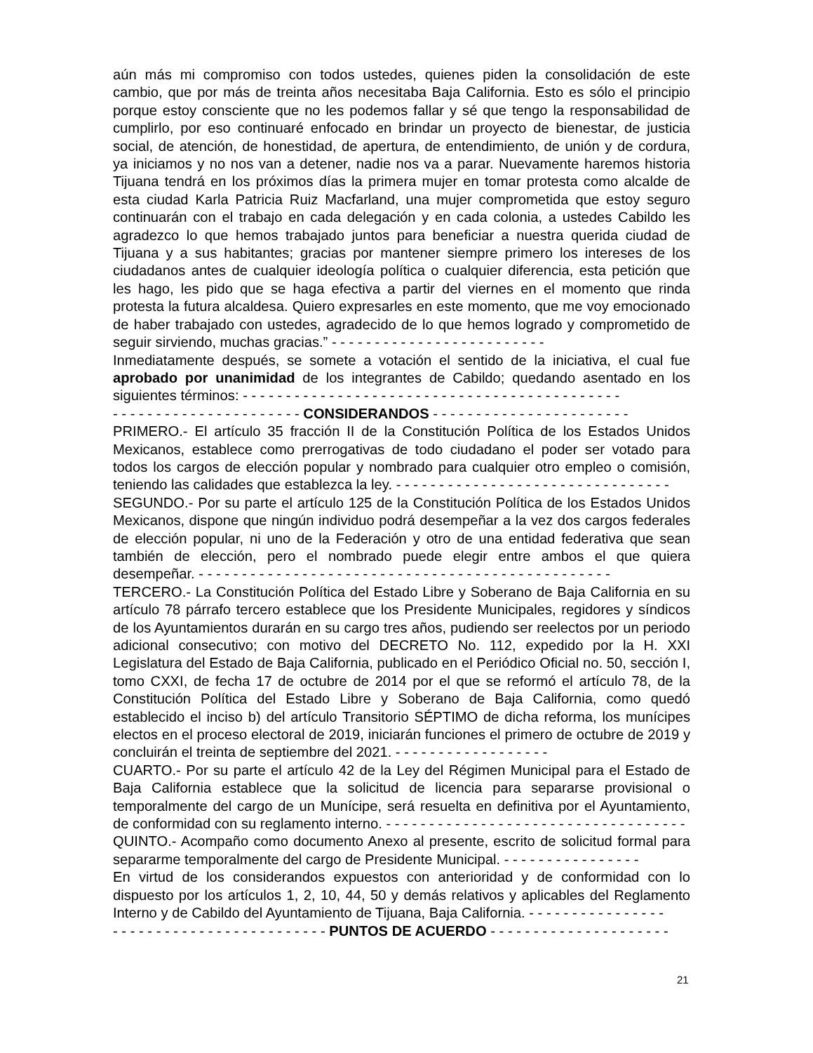aún más mi compromiso con todos ustedes, quienes piden la consolidación de este cambio, que por más de treinta años necesitaba Baja California. Esto es sólo el principio porque estoy consciente que no les podemos fallar y sé que tengo la responsabilidad de cumplirlo, por eso continuaré enfocado en brindar un proyecto de bienestar, de justicia social, de atención, de honestidad, de apertura, de entendimiento, de unión y de cordura, ya iniciamos y no nos van a detener, nadie nos va a parar. Nuevamente haremos historia Tijuana tendrá en los próximos días la primera mujer en tomar protesta como alcalde de esta ciudad Karla Patricia Ruiz Macfarland, una mujer comprometida que estoy seguro continuarán con el trabajo en cada delegación y en cada colonia, a ustedes Cabildo les agradezco lo que hemos trabajado juntos para beneficiar a nuestra querida ciudad de Tijuana y a sus habitantes; gracias por mantener siempre primero los intereses de los ciudadanos antes de cualquier ideología política o cualquier diferencia, esta petición que les hago, les pido que se haga efectiva a partir del viernes en el momento que rinda protesta la futura alcaldesa. Quiero expresarles en este momento, que me voy emocionado de haber trabajado con ustedes, agradecido de lo que hemos logrado y comprometido de seguir sirviendo, muchas gracias.” - - - - - - - - - - - - - - - - - - - - - - - - -
Inmediatamente después, se somete a votación el sentido de la iniciativa, el cual fue aprobado por unanimidad de los integrantes de Cabildo; quedando asentado en los siguientes términos: - - - - - - - - - - - - - - - - - - - - - - - - - - - - - - - - - - - - - - - - - - - -
- - - - - - - - - - - - - - - - - - - - - - CONSIDERANDOS - - - - - - - - - - - - - - - - - - - - - - -
PRIMERO.- El artículo 35 fracción II de la Constitución Política de los Estados Unidos Mexicanos, establece como prerrogativas de todo ciudadano el poder ser votado para todos los cargos de elección popular y nombrado para cualquier otro empleo o comisión, teniendo las calidades que establezca la ley. - - - - - - - - - - - - - - - - - - - - - - - - - - - - - - - -
SEGUNDO.- Por su parte el artículo 125 de la Constitución Política de los Estados Unidos Mexicanos, dispone que ningún individuo podrá desempeñar a la vez dos cargos federales de elección popular, ni uno de la Federación y otro de una entidad federativa que sean también de elección, pero el nombrado puede elegir entre ambos el que quiera desempeñar. - - - - - - - - - - - - - - - - - - - - - - - - - - - - - - - - - - - - - - - - - - - - - - - -
TERCERO.- La Constitución Política del Estado Libre y Soberano de Baja California en su artículo 78 párrafo tercero establece que los Presidente Municipales, regidores y síndicos de los Ayuntamientos durarán en su cargo tres años, pudiendo ser reelectos por un periodo adicional consecutivo; con motivo del DECRETO No. 112, expedido por la H. XXI Legislatura del Estado de Baja California, publicado en el Periódico Oficial no. 50, sección I, tomo CXXI, de fecha 17 de octubre de 2014 por el que se reformó el artículo 78, de la Constitución Política del Estado Libre y Soberano de Baja California, como quedó establecido el inciso b) del artículo Transitorio SÉPTIMO de dicha reforma, los munícipes electos en el proceso electoral de 2019, iniciarán funciones el primero de octubre de 2019 y concluirán el treinta de septiembre del 2021. - - - - - - - - - - - - - - - - - -
CUARTO.- Por su parte el artículo 42 de la Ley del Régimen Municipal para el Estado de Baja California establece que la solicitud de licencia para separarse provisional o temporalmente del cargo de un Munícipe, será resuelta en definitiva por el Ayuntamiento, de conformidad con su reglamento interno. - - - - - - - - - - - - - - - - - - - - - - - - - - - - - - - - - - -
QUINTO.- Acompaño como documento Anexo al presente, escrito de solicitud formal para separarme temporalmente del cargo de Presidente Municipal. - - - - - - - - - - - - - - - -
En virtud de los considerandos expuestos con anterioridad y de conformidad con lo dispuesto por los artículos 1, 2, 10, 44, 50 y demás relativos y aplicables del Reglamento Interno y de Cabildo del Ayuntamiento de Tijuana, Baja California. - - - - - - - - - - - - - - - -
- - - - - - - - - - - - - - - - - - - - - - - - - PUNTOS DE ACUERDO - - - - - - - - - - - - - - - - - - - - -
21